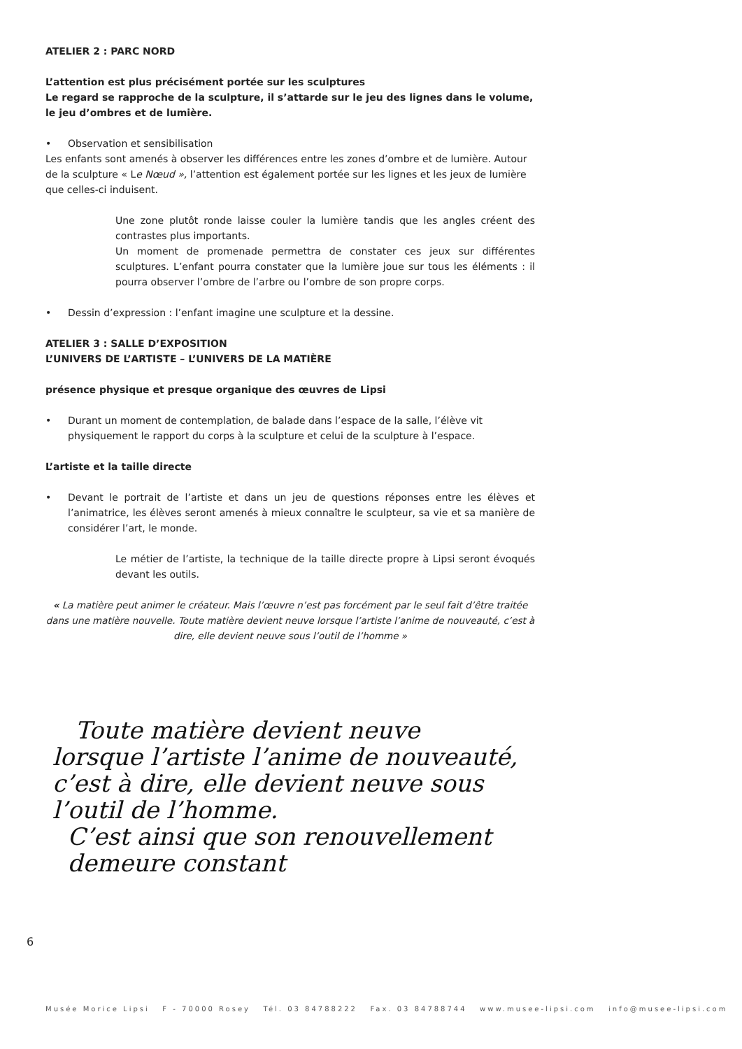ATELIER 2 : PARC NORD
L’attention est plus précisément portée sur les sculptures
Le regard se rapproche de la sculpture, il s’attarde sur le jeu des lignes dans le volume, le jeu d’ombres et de lumière.
• Observation et sensibilisation
Les enfants sont amenés à observer les différences entre les zones d’ombre et de lumière. Autour de la sculpture « Le Nœud », l’attention est également portée sur les lignes et les jeux de lumière que celles-ci induisent.
Une zone plutôt ronde laisse couler la lumière tandis que les angles créent des contrastes plus importants.
Un moment de promenade permettra de constater ces jeux sur différentes sculptures. L’enfant pourra constater que la lumière joue sur tous les éléments : il pourra observer l’ombre de l’arbre ou l’ombre de son propre corps.
• Dessin d’expression : l’enfant imagine une sculpture et la dessine.
ATELIER 3 : SALLE D’EXPOSITION
L’UNIVERS DE L’ARTISTE – L’UNIVERS DE LA MATIÈRE
présence physique et presque organique des œuvres de Lipsi
• Durant un moment de contemplation, de balade dans l’espace de la salle, l’élève vit physiquement le rapport du corps à la sculpture et celui de la sculpture à l’espace.
L’artiste et la taille directe
• Devant le portrait de l’artiste et dans un jeu de questions réponses entre les élèves et l’animatrice, les élèves seront amenés à mieux connaître le sculpteur, sa vie et sa manière de considérer l’art, le monde.
Le métier de l’artiste, la technique de la taille directe propre à Lipsi seront évoqués devant les outils.
« La matière peut animer le créateur. Mais l’œuvre n’est pas forcément par le seul fait d’être traitée dans une matière nouvelle. Toute matière devient neuve lorsque l’artiste l’anime de nouveauté, c’est à dire, elle devient neuve sous l’outil de l’homme »
Toute matière devient neuve
lorsque l’artiste l’anime de nouveauté,
c’est à dire, elle devient neuve sous
l’outil de l’homme.
C’est ainsi que son renouvellement
demeure constant
6
Musée Morice Lipsi F - 70000 Rosey Tél. 03 84788222 Fax. 03 84788744 www.musee-lipsi.com info@musee-lipsi.com